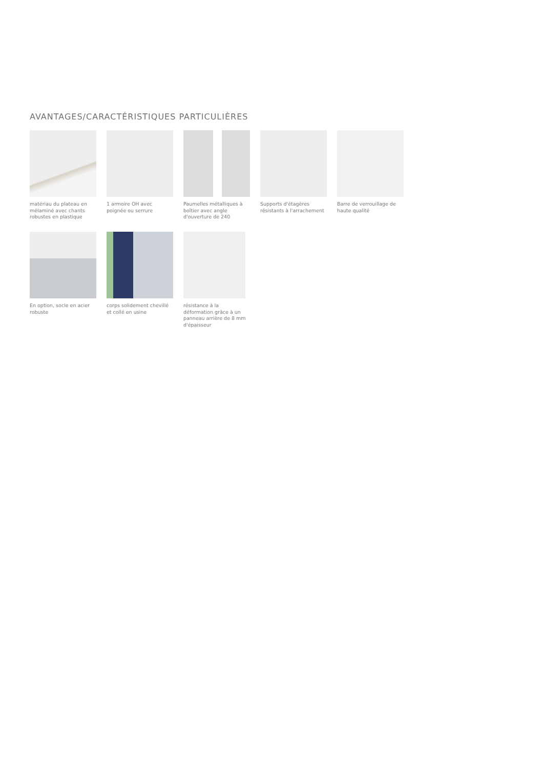AVANTAGES/CARACTÉRISTIQUES PARTICULIÈRES
matériau du plateau en mélaminé avec chants robustes en plastique
1 armoire OH avec poignée ou serrure
Paumelles métalliques à boîtier avec angle d'ouverture de 240
Supports d'étagères résistants à l'arrachement
Barre de verrouillage de haute qualité
En option, socle en acier robuste
corps solidement chevillé et collé en usine
résistance à la déformation grâce à un panneau arrière de 8 mm d'épaisseur